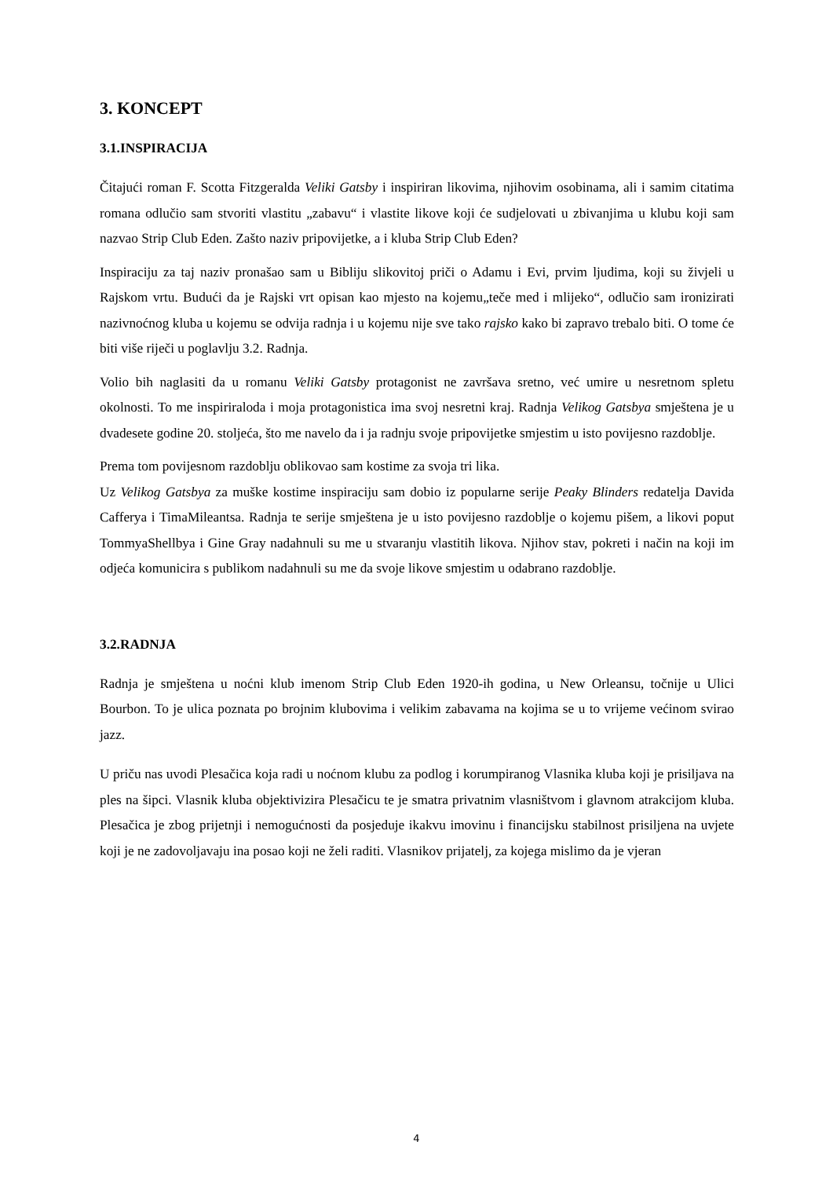3. KONCEPT
3.1.INSPIRACIJA
Čitajući roman F. Scotta Fitzgeralda Veliki Gatsby i inspiriran likovima, njihovim osobinama, ali i samim citatima romana odlučio sam stvoriti vlastitu „zabavu“ i vlastite likove koji će sudjelovati u zbivanjima u klubu koji sam nazvao Strip Club Eden. Zašto naziv pripovijetke, a i kluba Strip Club Eden?
Inspiraciju za taj naziv pronašao sam u Bibliju slikovitoj priči o Adamu i Evi, prvim ljudima, koji su živjeli u Rajskom vrtu. Budući da je Rajski vrt opisan kao mjesto na kojemu„teče med i mlijeko“, odlučio sam ironizirati nazivnoćnog kluba u kojemu se odvija radnja i u kojemu nije sve tako rajsko kako bi zapravo trebalo biti. O tome će biti više riječi u poglavlju 3.2. Radnja.
Volio bih naglasiti da u romanu Veliki Gatsby protagonist ne završava sretno, već umire u nesretnom spletu okolnosti. To me inspiriraloda i moja protagonistica ima svoj nesretni kraj. Radnja Velikog Gatsbya smještena je u dvadesete godine 20. stoljeća, što me navelo da i ja radnju svoje pripovijetke smjestim u isto povijesno razdoblje.
Prema tom povijesnom razdoblju oblikovao sam kostime za svoja tri lika.
Uz Velikog Gatsbya za muške kostime inspiraciju sam dobio iz popularne serije Peaky Blinders redatelja Davida Cafferya i TimaMileantsa. Radnja te serije smještena je u isto povijesno razdoblje o kojemu pišem, a likovi poput TommyaShellbya i Gine Gray nadahnuli su me u stvaranju vlastitih likova. Njihov stav, pokreti i način na koji im odjeća komunicira s publikom nadahnuli su me da svoje likove smjestim u odabrano razdoblje.
3.2.RADNJA
Radnja je smještena u noćni klub imenom Strip Club Eden 1920-ih godina, u New Orleansu, točnije u Ulici Bourbon. To je ulica poznata po brojnim klubovima i velikim zabavama na kojima se u to vrijeme većinom svirao jazz.
U priču nas uvodi Plesačica koja radi u noćnom klubu za podlog i korumpiranog Vlasnika kluba koji je prisiljava na ples na šipci. Vlasnik kluba objektivizira Plesačicu te je smatra privatnim vlasništvom i glavnom atrakcijom kluba. Plesačica je zbog prijetnji i nemogućnosti da posjeduje ikakvu imovinu i financijsku stabilnost prisiljena na uvjete koji je ne zadovoljavaju ina posao koji ne želi raditi. Vlasnikov prijatelj, za kojega mislimo da je vjeran
4